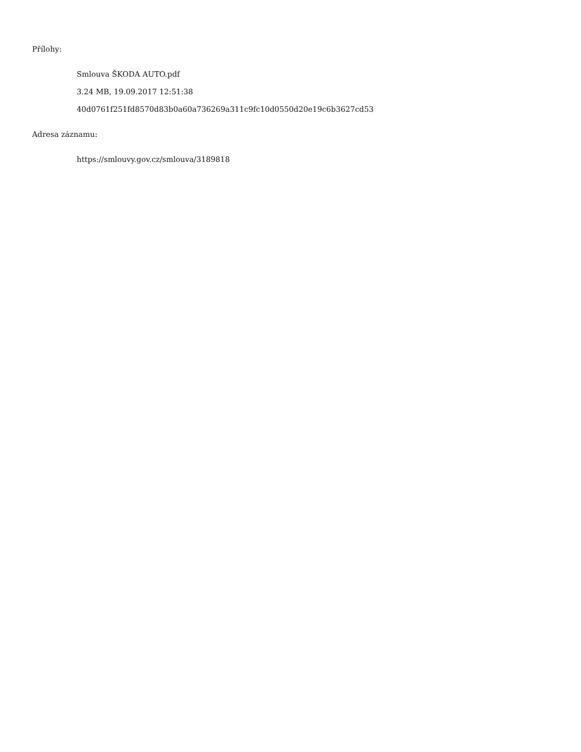Přílohy:
Smlouva ŠKODA AUTO.pdf
3.24 MB, 19.09.2017 12:51:38
40d0761f251fd8570d83b0a60a736269a311c9fc10d0550d20e19c6b3627cd53
Adresa záznamu:
https://smlouvy.gov.cz/smlouva/3189818